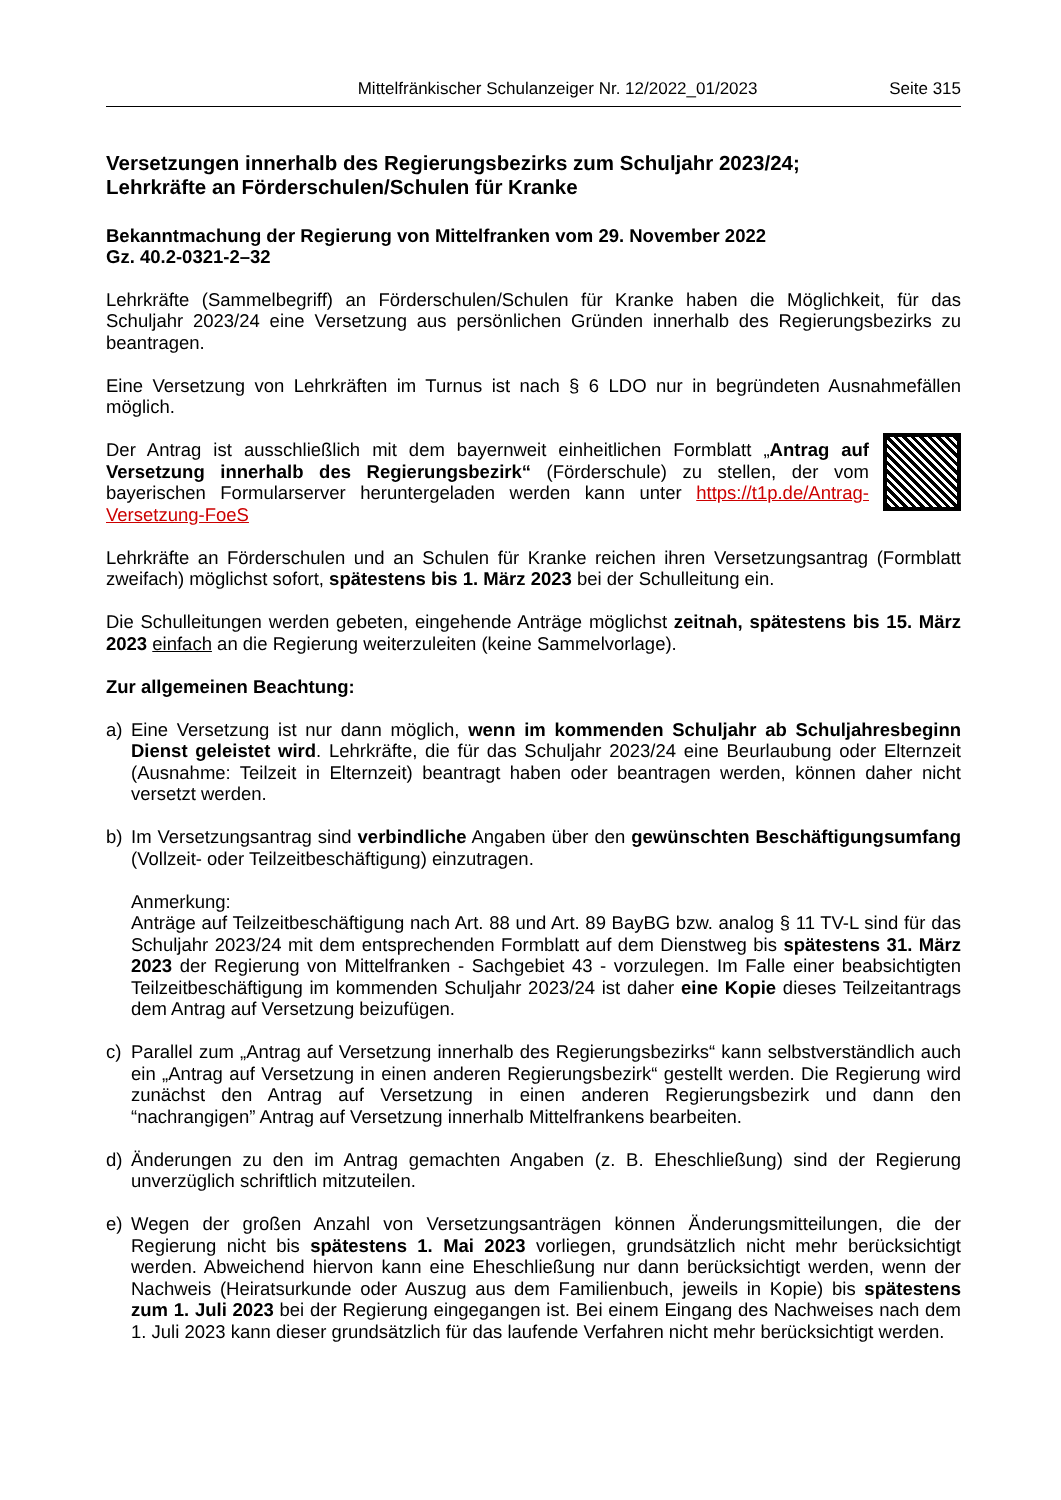Mittelfränkischer Schulanzeiger Nr. 12/2022_01/2023 Seite 315
Versetzungen innerhalb des Regierungsbezirks zum Schuljahr 2023/24;
Lehrkräfte an Förderschulen/Schulen für Kranke
Bekanntmachung der Regierung von Mittelfranken vom 29. November 2022
Gz. 40.2-0321-2–32
Lehrkräfte (Sammelbegriff) an Förderschulen/Schulen für Kranke haben die Möglichkeit, für das Schuljahr 2023/24 eine Versetzung aus persönlichen Gründen innerhalb des Regierungsbezirks zu beantragen.
Eine Versetzung von Lehrkräften im Turnus ist nach § 6 LDO nur in begründeten Ausnahmefällen möglich.
Der Antrag ist ausschließlich mit dem bayernweit einheitlichen Formblatt „Antrag auf Versetzung innerhalb des Regierungsbezirk“ (Förderschule) zu stellen, der vom bayerischen Formularserver heruntergeladen werden kann unter https://t1p.de/Antrag-Versetzung-FoeS
Lehrkräfte an Förderschulen und an Schulen für Kranke reichen ihren Versetzungsantrag (Formblatt zweifach) möglichst sofort, spätestens bis 1. März 2023 bei der Schulleitung ein.
Die Schulleitungen werden gebeten, eingehende Anträge möglichst zeitnah, spätestens bis 15. März 2023 einfach an die Regierung weiterzuleiten (keine Sammelvorlage).
Zur allgemeinen Beachtung:
a) Eine Versetzung ist nur dann möglich, wenn im kommenden Schuljahr ab Schuljahresbeginn Dienst geleistet wird. Lehrkräfte, die für das Schuljahr 2023/24 eine Beurlaubung oder Elternzeit (Ausnahme: Teilzeit in Elternzeit) beantragt haben oder beantragen werden, können daher nicht versetzt werden.
b) Im Versetzungsantrag sind verbindliche Angaben über den gewünschten Beschäftigungsumfang (Vollzeit- oder Teilzeitbeschäftigung) einzutragen.
Anmerkung:
Anträge auf Teilzeitbeschäftigung nach Art. 88 und Art. 89 BayBG bzw. analog § 11 TV-L sind für das Schuljahr 2023/24 mit dem entsprechenden Formblatt auf dem Dienstweg bis spätestens 31. März 2023 der Regierung von Mittelfranken - Sachgebiet 43 - vorzulegen. Im Falle einer beabsichtigten Teilzeitbeschäftigung im kommenden Schuljahr 2023/24 ist daher eine Kopie dieses Teilzeitantrags dem Antrag auf Versetzung beizufügen.
c) Parallel zum „Antrag auf Versetzung innerhalb des Regierungsbezirks“ kann selbstverständlich auch ein „Antrag auf Versetzung in einen anderen Regierungsbezirk“ gestellt werden. Die Regierung wird zunächst den Antrag auf Versetzung in einen anderen Regierungsbezirk und dann den “nachrangigen” Antrag auf Versetzung innerhalb Mittelfrankens bearbeiten.
d) Änderungen zu den im Antrag gemachten Angaben (z. B. Eheschließung) sind der Regierung unverzüglich schriftlich mitzuteilen.
e) Wegen der großen Anzahl von Versetzungsanträgen können Änderungsmitteilungen, die der Regierung nicht bis spätestens 1. Mai 2023 vorliegen, grundsätzlich nicht mehr berücksichtigt werden. Abweichend hiervon kann eine Eheschließung nur dann berücksichtigt werden, wenn der Nachweis (Heiratsurkunde oder Auszug aus dem Familienbuch, jeweils in Kopie) bis spätestens zum 1. Juli 2023 bei der Regierung eingegangen ist. Bei einem Eingang des Nachweises nach dem 1. Juli 2023 kann dieser grundsätzlich für das laufende Verfahren nicht mehr berücksichtigt werden.